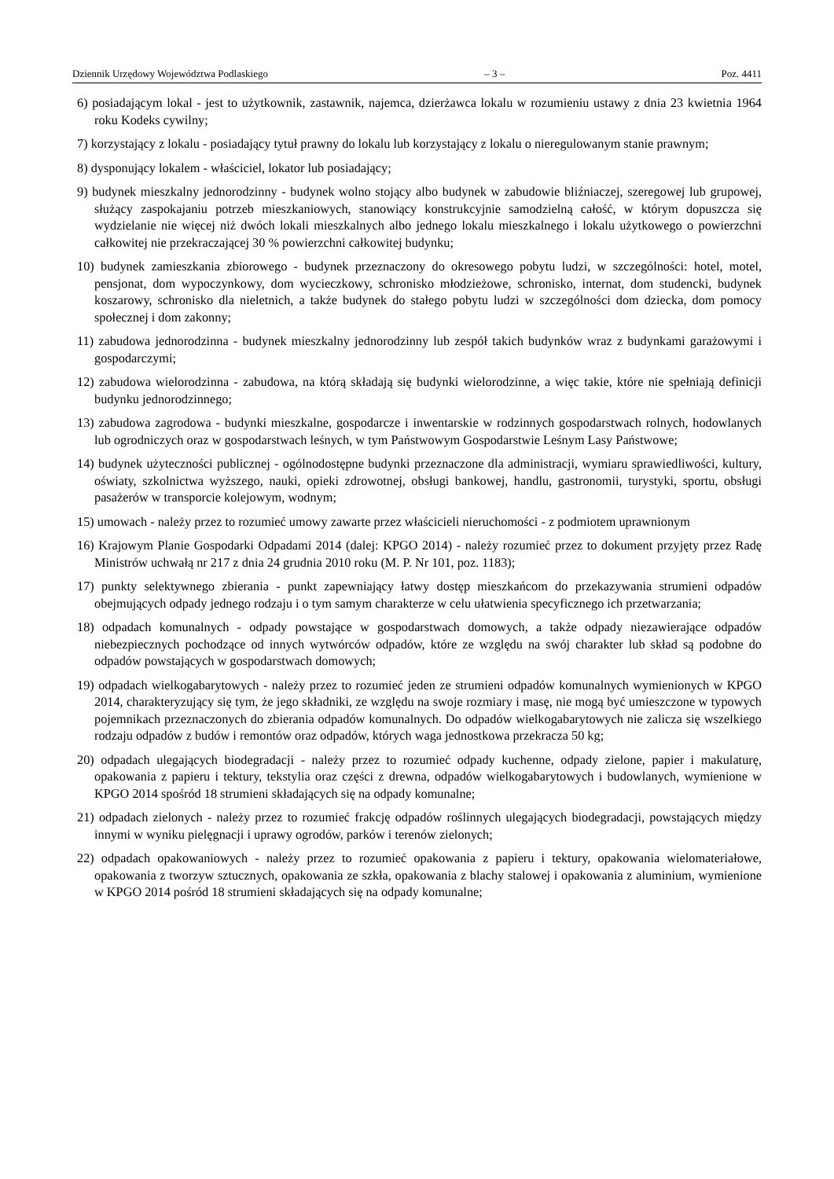Dziennik Urzędowy Województwa Podlaskiego – 3 – Poz. 4411
6) posiadającym lokal - jest to użytkownik, zastawnik, najemca, dzierżawca lokalu w rozumieniu ustawy z dnia 23 kwietnia 1964 roku Kodeks cywilny;
7) korzystający z lokalu - posiadający tytuł prawny do lokalu lub korzystający z lokalu o nieregulowanym stanie prawnym;
8) dysponujący lokalem - właściciel, lokator lub posiadający;
9) budynek mieszkalny jednorodzinny - budynek wolno stojący albo budynek w zabudowie bliźniaczej, szeregowej lub grupowej, służący zaspokajaniu potrzeb mieszkaniowych, stanowiący konstrukcyjnie samodzielną całość, w którym dopuszcza się wydzielanie nie więcej niż dwóch lokali mieszkalnych albo jednego lokalu mieszkalnego i lokalu użytkowego o powierzchni całkowitej nie przekraczającej 30 % powierzchni całkowitej budynku;
10) budynek zamieszkania zbiorowego - budynek przeznaczony do okresowego pobytu ludzi, w szczególności: hotel, motel, pensjonat, dom wypoczynkowy, dom wycieczkowy, schronisko młodzieżowe, schronisko, internat, dom studencki, budynek koszarowy, schronisko dla nieletnich, a także budynek do stałego pobytu ludzi w szczególności dom dziecka, dom pomocy społecznej i dom zakonny;
11) zabudowa jednorodzinna - budynek mieszkalny jednorodzinny lub zespół takich budynków wraz z budynkami garażowymi i gospodarczymi;
12) zabudowa wielorodzinna - zabudowa, na którą składają się budynki wielorodzinne, a więc takie, które nie spełniają definicji budynku jednorodzinnego;
13) zabudowa zagrodowa - budynki mieszkalne, gospodarcze i inwentarskie w rodzinnych gospodarstwach rolnych, hodowlanych lub ogrodniczych oraz w gospodarstwach leśnych, w tym Państwowym Gospodarstwie Leśnym Lasy Państwowe;
14) budynek użyteczności publicznej - ogólnodostępne budynki przeznaczone dla administracji, wymiaru sprawiedliwości, kultury, oświaty, szkolnictwa wyższego, nauki, opieki zdrowotnej, obsługi bankowej, handlu, gastronomii, turystyki, sportu, obsługi pasażerów w transporcie kolejowym, wodnym;
15) umowach - należy przez to rozumieć umowy zawarte przez właścicieli nieruchomości - z podmiotem uprawnionym
16) Krajowym Planie Gospodarki Odpadami 2014 (dalej: KPGO 2014) - należy rozumieć przez to dokument przyjęty przez Radę Ministrów uchwałą nr 217 z dnia 24 grudnia 2010 roku (M. P. Nr 101, poz. 1183);
17) punkty selektywnego zbierania - punkt zapewniający łatwy dostęp mieszkańcom do przekazywania strumieni odpadów obejmujących odpady jednego rodzaju i o tym samym charakterze w celu ułatwienia specyficznego ich przetwarzania;
18) odpadach komunalnych - odpady powstające w gospodarstwach domowych, a także odpady niezawierające odpadów niebezpiecznych pochodzące od innych wytwórców odpadów, które ze względu na swój charakter lub skład są podobne do odpadów powstających w gospodarstwach domowych;
19) odpadach wielkogabarytowych - należy przez to rozumieć jeden ze strumieni odpadów komunalnych wymienionych w KPGO 2014, charakteryzujący się tym, że jego składniki, ze względu na swoje rozmiary i masę, nie mogą być umieszczone w typowych pojemnikach przeznaczonych do zbierania odpadów komunalnych. Do odpadów wielkogabarytowych nie zalicza się wszelkiego rodzaju odpadów z budów i remontów oraz odpadów, których waga jednostkowa przekracza 50 kg;
20) odpadach ulegających biodegradacji - należy przez to rozumieć odpady kuchenne, odpady zielone, papier i makulaturę, opakowania z papieru i tektury, tekstylia oraz części z drewna, odpadów wielkogabarytowych i budowlanych, wymienione w KPGO 2014 spośród 18 strumieni składających się na odpady komunalne;
21) odpadach zielonych - należy przez to rozumieć frakcję odpadów roślinnych ulegających biodegradacji, powstających między innymi w wyniku pielęgnacji i uprawy ogrodów, parków i terenów zielonych;
22) odpadach opakowaniowych - należy przez to rozumieć opakowania z papieru i tektury, opakowania wielomateriałowe, opakowania z tworzyw sztucznych, opakowania ze szkła, opakowania z blachy stalowej i opakowania z aluminium, wymienione w KPGO 2014 pośród 18 strumieni składających się na odpady komunalne;